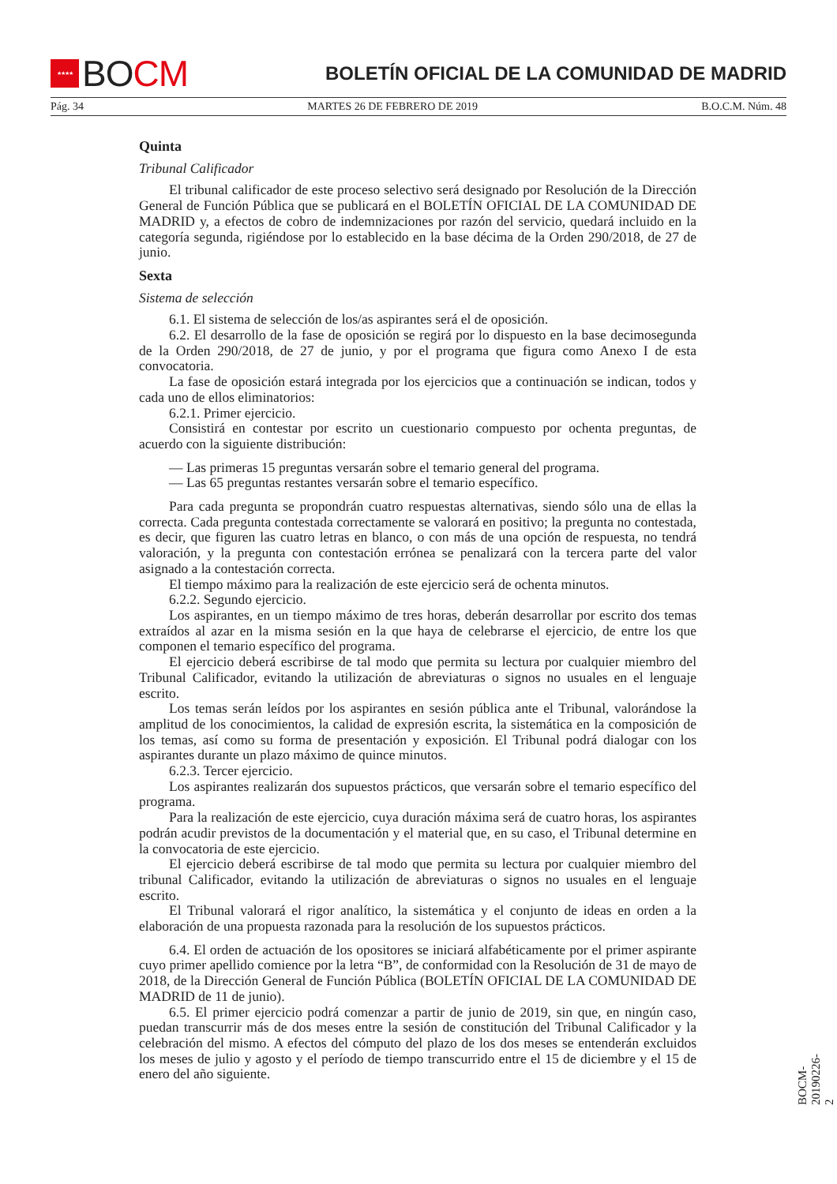★★★★
BOCM
BOLETÍN OFICIAL DE LA COMUNIDAD DE MADRID
Pág. 34 MARTES 26 DE FEBRERO DE 2019 B.O.C.M. Núm. 48
Quinta
Tribunal Calificador
El tribunal calificador de este proceso selectivo será designado por Resolución de la Dirección General de Función Pública que se publicará en el BOLETÍN OFICIAL DE LA COMUNIDAD DE MADRID y, a efectos de cobro de indemnizaciones por razón del servicio, quedará incluido en la categoría segunda, rigiéndose por lo establecido en la base décima de la Orden 290/2018, de 27 de junio.
Sexta
Sistema de selección
6.1. El sistema de selección de los/as aspirantes será el de oposición.
6.2. El desarrollo de la fase de oposición se regirá por lo dispuesto en la base decimosegunda de la Orden 290/2018, de 27 de junio, y por el programa que figura como Anexo I de esta convocatoria.
La fase de oposición estará integrada por los ejercicios que a continuación se indican, todos y cada uno de ellos eliminatorios:
6.2.1. Primer ejercicio.
Consistirá en contestar por escrito un cuestionario compuesto por ochenta preguntas, de acuerdo con la siguiente distribución:
— Las primeras 15 preguntas versarán sobre el temario general del programa.
— Las 65 preguntas restantes versarán sobre el temario específico.
Para cada pregunta se propondrán cuatro respuestas alternativas, siendo sólo una de ellas la correcta. Cada pregunta contestada correctamente se valorará en positivo; la pregunta no contestada, es decir, que figuren las cuatro letras en blanco, o con más de una opción de respuesta, no tendrá valoración, y la pregunta con contestación errónea se penalizará con la tercera parte del valor asignado a la contestación correcta.
El tiempo máximo para la realización de este ejercicio será de ochenta minutos.
6.2.2. Segundo ejercicio.
Los aspirantes, en un tiempo máximo de tres horas, deberán desarrollar por escrito dos temas extraídos al azar en la misma sesión en la que haya de celebrarse el ejercicio, de entre los que componen el temario específico del programa.
El ejercicio deberá escribirse de tal modo que permita su lectura por cualquier miembro del Tribunal Calificador, evitando la utilización de abreviaturas o signos no usuales en el lenguaje escrito.
Los temas serán leídos por los aspirantes en sesión pública ante el Tribunal, valorándose la amplitud de los conocimientos, la calidad de expresión escrita, la sistemática en la composición de los temas, así como su forma de presentación y exposición. El Tribunal podrá dialogar con los aspirantes durante un plazo máximo de quince minutos.
6.2.3. Tercer ejercicio.
Los aspirantes realizarán dos supuestos prácticos, que versarán sobre el temario específico del programa.
Para la realización de este ejercicio, cuya duración máxima será de cuatro horas, los aspirantes podrán acudir previstos de la documentación y el material que, en su caso, el Tribunal determine en la convocatoria de este ejercicio.
El ejercicio deberá escribirse de tal modo que permita su lectura por cualquier miembro del tribunal Calificador, evitando la utilización de abreviaturas o signos no usuales en el lenguaje escrito.
El Tribunal valorará el rigor analítico, la sistemática y el conjunto de ideas en orden a la elaboración de una propuesta razonada para la resolución de los supuestos prácticos.
6.4. El orden de actuación de los opositores se iniciará alfabéticamente por el primer aspirante cuyo primer apellido comience por la letra “B”, de conformidad con la Resolución de 31 de mayo de 2018, de la Dirección General de Función Pública (BOLETÍN OFICIAL DE LA COMUNIDAD DE MADRID de 11 de junio).
6.5. El primer ejercicio podrá comenzar a partir de junio de 2019, sin que, en ningún caso, puedan transcurrir más de dos meses entre la sesión de constitución del Tribunal Calificador y la celebración del mismo. A efectos del cómputo del plazo de los dos meses se entenderán excluidos los meses de julio y agosto y el período de tiempo transcurrido entre el 15 de diciembre y el 15 de enero del año siguiente.
BOCM-20190226-2